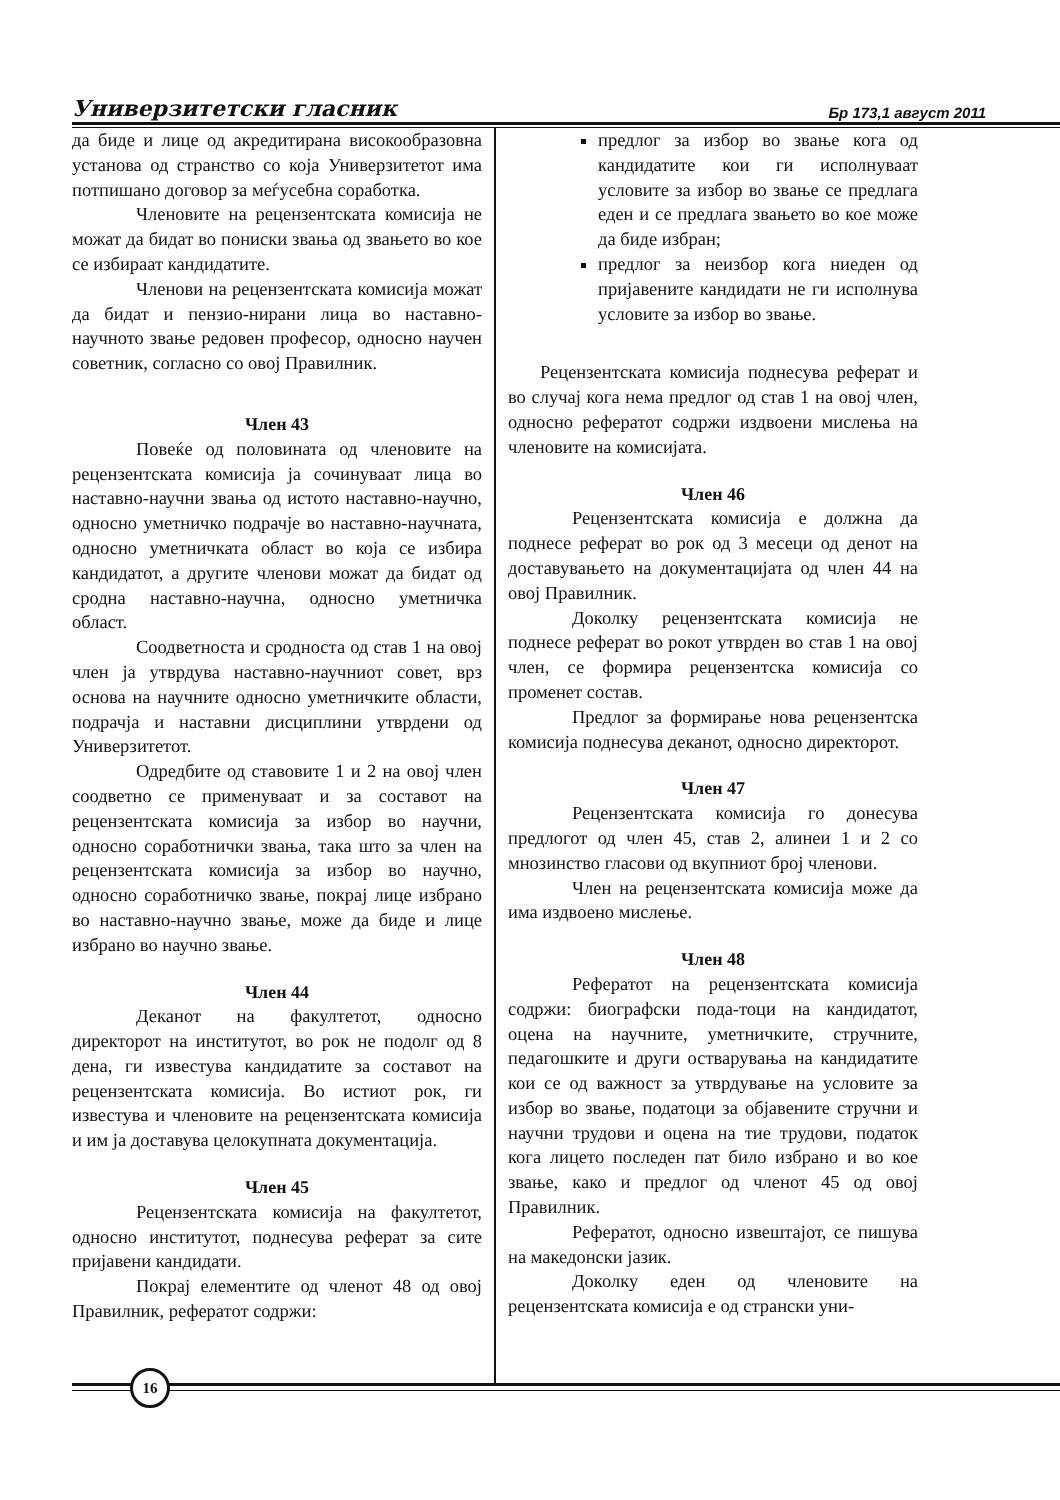Универзитетски гласник Бр 173,1 август 2011
да биде и лице од акредитирана високообразовна установа од странство со која Универзитетот има потпишано договор за меѓусебна соработка.
Членовите на рецензентската комисија не можат да бидат во пониски звања од звањето во кое се избираат кандидатите.
Членови на рецензентската комисија можат да бидат и пензио-нирани лица во наставно-научното звање редовен професор, односно научен советник, согласно со овој Правилник.
Член 43
Повеќе од половината од членовите на рецензентската комисија ја сочинуваат лица во наставно-научни звања од истото наставно-научно, односно уметничко подрачје во наставно-научната, односно уметничката област во која се избира кандидатот, а другите членови можат да бидат од сродна наставно-научна, односно уметничка област.
Соодветноста и сродноста од став 1 на овој член ја утврдува наставно-научниот совет, врз основа на научните односно уметничките области, подрачја и наставни дисциплини утврдени од Универзитетот.
Одредбите од ставовите 1 и 2 на овој член соодветно се применуваат и за составот на рецензентската комисија за избор во научни, односно соработнички звања, така што за член на рецензентската комисија за избор во научно, односно соработничко звање, покрај лице избрано во наставно-научно звање, може да биде и лице избрано во научно звање.
Член 44
Деканот на факултетот, односно директорот на институтот, во рок не подолг од 8 дена, ги известува кандидатите за составот на рецензентската комисија. Во истиот рок, ги известува и членовите на рецензентската комисија и им ја доставува целокупната документација.
Член 45
Рецензентската комисија на факултетот, односно институтот, поднесува реферат за сите пријавени кандидати.
Покрај елементите од членот 48 од овој Правилник, рефератот содржи:
предлог за избор во звање кога од кандидатите кои ги исполнуваат условите за избор во звање се предлага еден и се предлага звањето во кое може да биде избран;
предлог за неизбор кога ниеден од пријавените кандидати не ги исполнува условите за избор во звање.
Рецензентската комисија поднесува реферат и во случај кога нема предлог од став 1 на овој член, односно рефератот содржи издвоени мислења на членовите на комисијата.
Член 46
Рецензентската комисија е должна да поднесе реферат во рок од 3 месеци од денот на доставувањето на документацијата од член 44 на овој Правилник.
Доколку рецензентската комисија не поднесе реферат во рокот утврден во став 1 на овој член, се формира рецензентска комисија со променет состав.
Предлог за формирање нова рецензентска комисија поднесува деканот, односно директорот.
Член 47
Рецензентската комисија го донесува предлогот од член 45, став 2, алинеи 1 и 2 со мнозинство гласови од вкупниот број членови.
Член на рецензентската комисија може да има издвоено мислење.
Член 48
Рефератот на рецензентската комисија содржи: биографски пода-тоци на кандидатот, оцена на научните, уметничките, стручните, педагошките и други остварувања на кандидатите кои се од важност за утврдување на условите за избор во звање, податоци за објавените стручни и научни трудови и оцена на тие трудови, податок кога лицето последен пат било избрано и во кое звање, како и предлог од членот 45 од овој Правилник.
Рефератот, односно извештајот, се пишува на македонски јазик.
Доколку еден од членовите на рецензентската комисија е од странски уни-
16